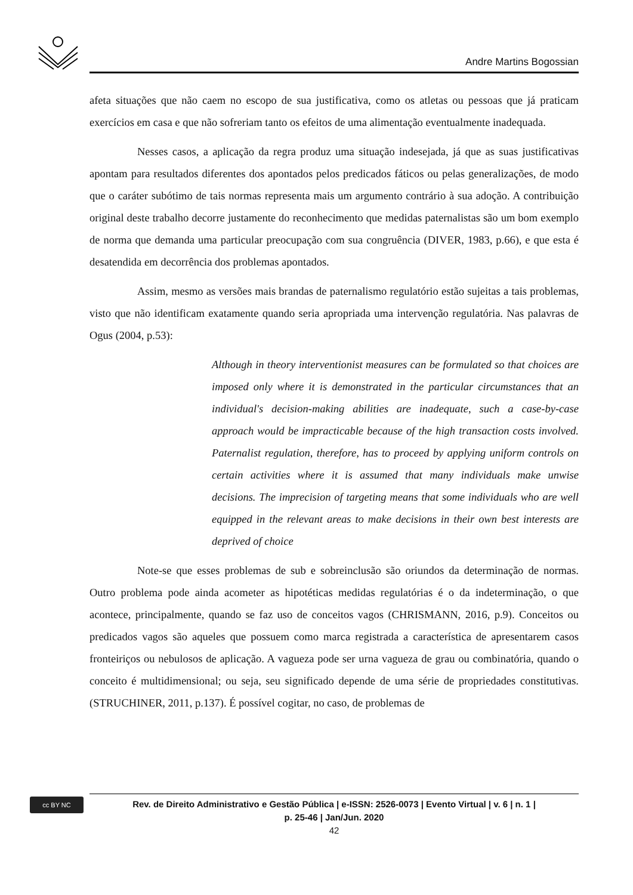Andre Martins Bogossian
afeta situações que não caem no escopo de sua justificativa, como os atletas ou pessoas que já praticam exercícios em casa e que não sofreriam tanto os efeitos de uma alimentação eventualmente inadequada.
Nesses casos, a aplicação da regra produz uma situação indesejada, já que as suas justificativas apontam para resultados diferentes dos apontados pelos predicados fáticos ou pelas generalizações, de modo que o caráter subótimo de tais normas representa mais um argumento contrário à sua adoção. A contribuição original deste trabalho decorre justamente do reconhecimento que medidas paternalistas são um bom exemplo de norma que demanda uma particular preocupação com sua congruência (DIVER, 1983, p.66), e que esta é desatendida em decorrência dos problemas apontados.
Assim, mesmo as versões mais brandas de paternalismo regulatório estão sujeitas a tais problemas, visto que não identificam exatamente quando seria apropriada uma intervenção regulatória. Nas palavras de Ogus (2004, p.53):
Although in theory interventionist measures can be formulated so that choices are imposed only where it is demonstrated in the particular circumstances that an individual's decision-making abilities are inadequate, such a case-by-case approach would be impracticable because of the high transaction costs involved. Paternalist regulation, therefore, has to proceed by applying uniform controls on certain activities where it is assumed that many individuals make unwise decisions. The imprecision of targeting means that some individuals who are well equipped in the relevant areas to make decisions in their own best interests are deprived of choice
Note-se que esses problemas de sub e sobreinclusão são oriundos da determinação de normas. Outro problema pode ainda acometer as hipotéticas medidas regulatórias é o da indeterminação, o que acontece, principalmente, quando se faz uso de conceitos vagos (CHRISMANN, 2016, p.9). Conceitos ou predicados vagos são aqueles que possuem como marca registrada a característica de apresentarem casos fronteiriços ou nebulosos de aplicação. A vagueza pode ser urna vagueza de grau ou combinatória, quando o conceito é multidimensional; ou seja, seu significado depende de uma série de propriedades constitutivas. (STRUCHINER, 2011, p.137). É possível cogitar, no caso, de problemas de
cc BY NC
Rev. de Direito Administrativo e Gestão Pública | e-ISSN: 2526-0073 | Evento Virtual | v. 6 | n. 1 |
p. 25-46 | Jan/Jun. 2020
42